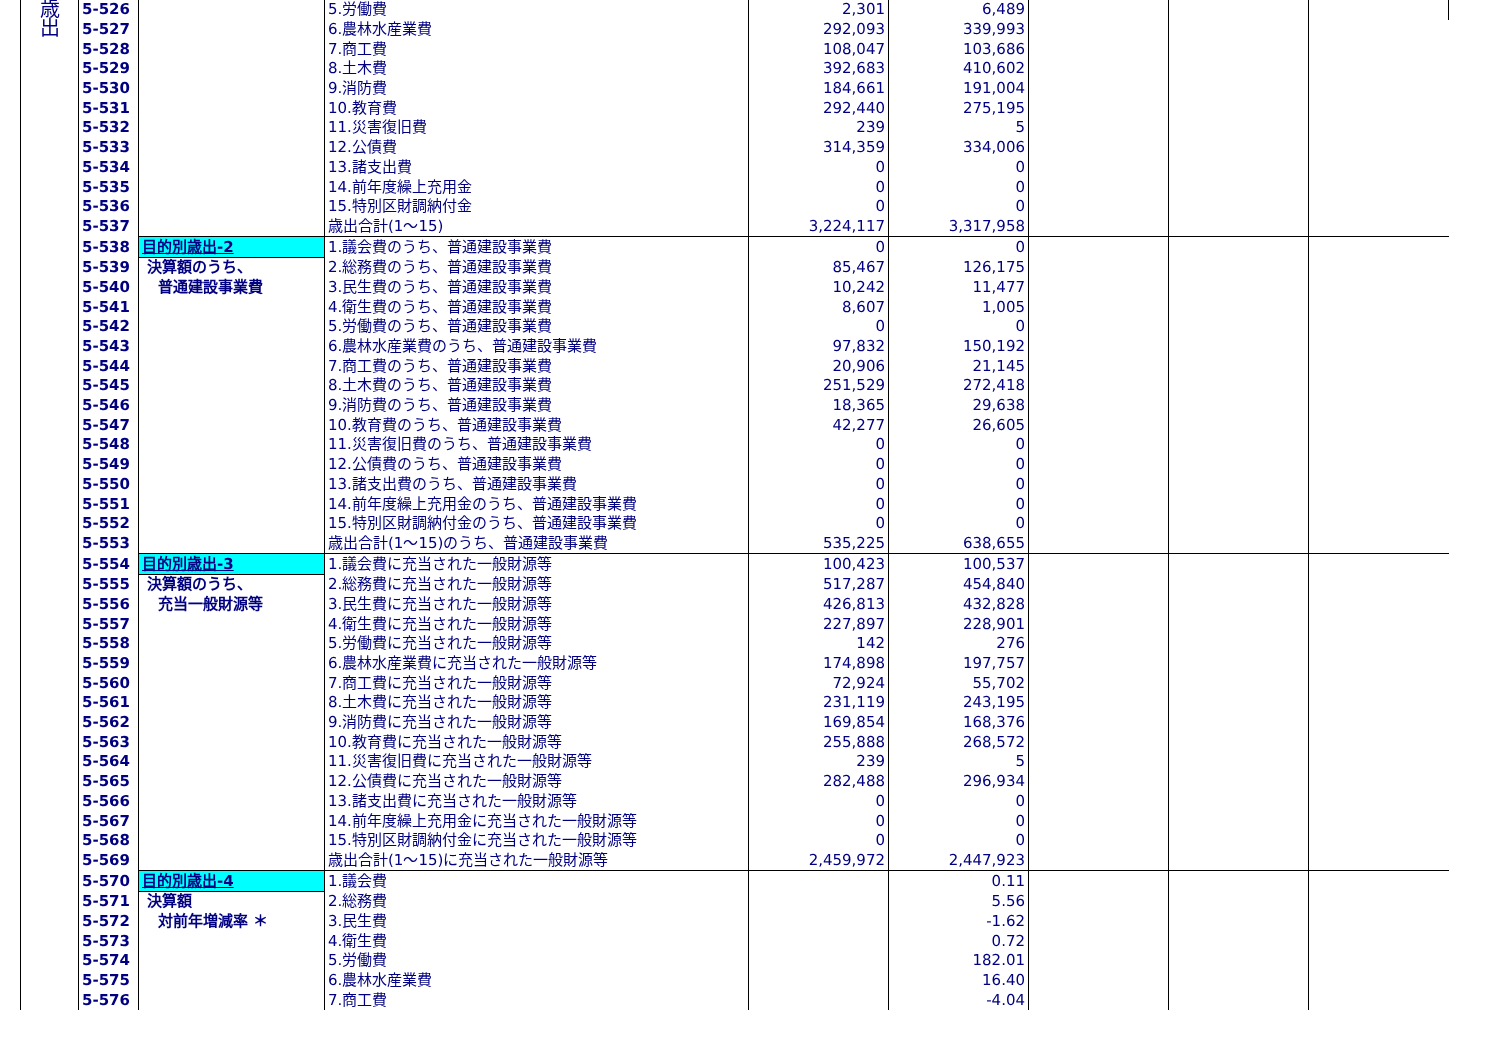| 歳 出 | 5-526 | | 5.労働費 | 2,301 | 6,489 | | | |
| | 5-527 | | 6.農林水産業費 | 292,093 | 339,993 | | | |
| | 5-528 | | 7.商工費 | 108,047 | 103,686 | | | |
| | 5-529 | | 8.土木費 | 392,683 | 410,602 | | | |
| | 5-530 | | 9.消防費 | 184,661 | 191,004 | | | |
| | 5-531 | | 10.教育費 | 292,440 | 275,195 | | | |
| | 5-532 | | 11.災害復旧費 | 239 | 5 | | | |
| | 5-533 | | 12.公債費 | 314,359 | 334,006 | | | |
| | 5-534 | | 13.諸支出費 | 0 | 0 | | | |
| | 5-535 | | 14.前年度繰上充用金 | 0 | 0 | | | |
| | 5-536 | | 15.特別区財調納付金 | 0 | 0 | | | |
| | 5-537 | | 歳出合計(1～15) | 3,224,117 | 3,317,958 | | | |
| | 5-538 | 目的別歳出-2 | 1.議会費のうち、普通建設事業費 | 0 | 0 | | | |
| | 5-539 | 決算額のうち、 | 2.総務費のうち、普通建設事業費 | 85,467 | 126,175 | | | |
| | 5-540 | 普通建設事業費 | 3.民生費のうち、普通建設事業費 | 10,242 | 11,477 | | | |
| | 5-541 | | 4.衛生費のうち、普通建設事業費 | 8,607 | 1,005 | | | |
| | 5-542 | | 5.労働費のうち、普通建設事業費 | 0 | 0 | | | |
| | 5-543 | | 6.農林水産業費のうち、普通建設事業費 | 97,832 | 150,192 | | | |
| | 5-544 | | 7.商工費のうち、普通建設事業費 | 20,906 | 21,145 | | | |
| | 5-545 | | 8.土木費のうち、普通建設事業費 | 251,529 | 272,418 | | | |
| | 5-546 | | 9.消防費のうち、普通建設事業費 | 18,365 | 29,638 | | | |
| | 5-547 | | 10.教育費のうち、普通建設事業費 | 42,277 | 26,605 | | | |
| | 5-548 | | 11.災害復旧費のうち、普通建設事業費 | 0 | 0 | | | |
| | 5-549 | | 12.公債費のうち、普通建設事業費 | 0 | 0 | | | |
| | 5-550 | | 13.諸支出費のうち、普通建設事業費 | 0 | 0 | | | |
| | 5-551 | | 14.前年度繰上充用金のうち、普通建設事業費 | 0 | 0 | | | |
| | 5-552 | | 15.特別区財調納付金のうち、普通建設事業費 | 0 | 0 | | | |
| | 5-553 | | 歳出合計(1～15)のうち、普通建設事業費 | 535,225 | 638,655 | | | |
| | 5-554 | 目的別歳出-3 | 1.議会費に充当された一般財源等 | 100,423 | 100,537 | | | |
| | 5-555 | 決算額のうち、 | 2.総務費に充当された一般財源等 | 517,287 | 454,840 | | | |
| | 5-556 | 充当一般財源等 | 3.民生費に充当された一般財源等 | 426,813 | 432,828 | | | |
| | 5-557 | | 4.衛生費に充当された一般財源等 | 227,897 | 228,901 | | | |
| | 5-558 | | 5.労働費に充当された一般財源等 | 142 | 276 | | | |
| | 5-559 | | 6.農林水産業費に充当された一般財源等 | 174,898 | 197,757 | | | |
| | 5-560 | | 7.商工費に充当された一般財源等 | 72,924 | 55,702 | | | |
| | 5-561 | | 8.土木費に充当された一般財源等 | 231,119 | 243,195 | | | |
| | 5-562 | | 9.消防費に充当された一般財源等 | 169,854 | 168,376 | | | |
| | 5-563 | | 10.教育費に充当された一般財源等 | 255,888 | 268,572 | | | |
| | 5-564 | | 11.災害復旧費に充当された一般財源等 | 239 | 5 | | | |
| | 5-565 | | 12.公債費に充当された一般財源等 | 282,488 | 296,934 | | | |
| | 5-566 | | 13.諸支出費に充当された一般財源等 | 0 | 0 | | | |
| | 5-567 | | 14.前年度繰上充用金に充当された一般財源等 | 0 | 0 | | | |
| | 5-568 | | 15.特別区財調納付金に充当された一般財源等 | 0 | 0 | | | |
| | 5-569 | | 歳出合計(1～15)に充当された一般財源等 | 2,459,972 | 2,447,923 | | | |
| | 5-570 | 目的別歳出-4 | 1.議会費 | | 0.11 | | | |
| | 5-571 | 決算額 | 2.総務費 | | 5.56 | | | |
| | 5-572 | 対前年増減率 ＊ | 3.民生費 | | -1.62 | | | |
| | 5-573 | | 4.衛生費 | | 0.72 | | | |
| | 5-574 | | 5.労働費 | | 182.01 | | | |
| | 5-575 | | 6.農林水産業費 | | 16.40 | | | |
| | 5-576 | | 7.商工費 | | -4.04 | | | |